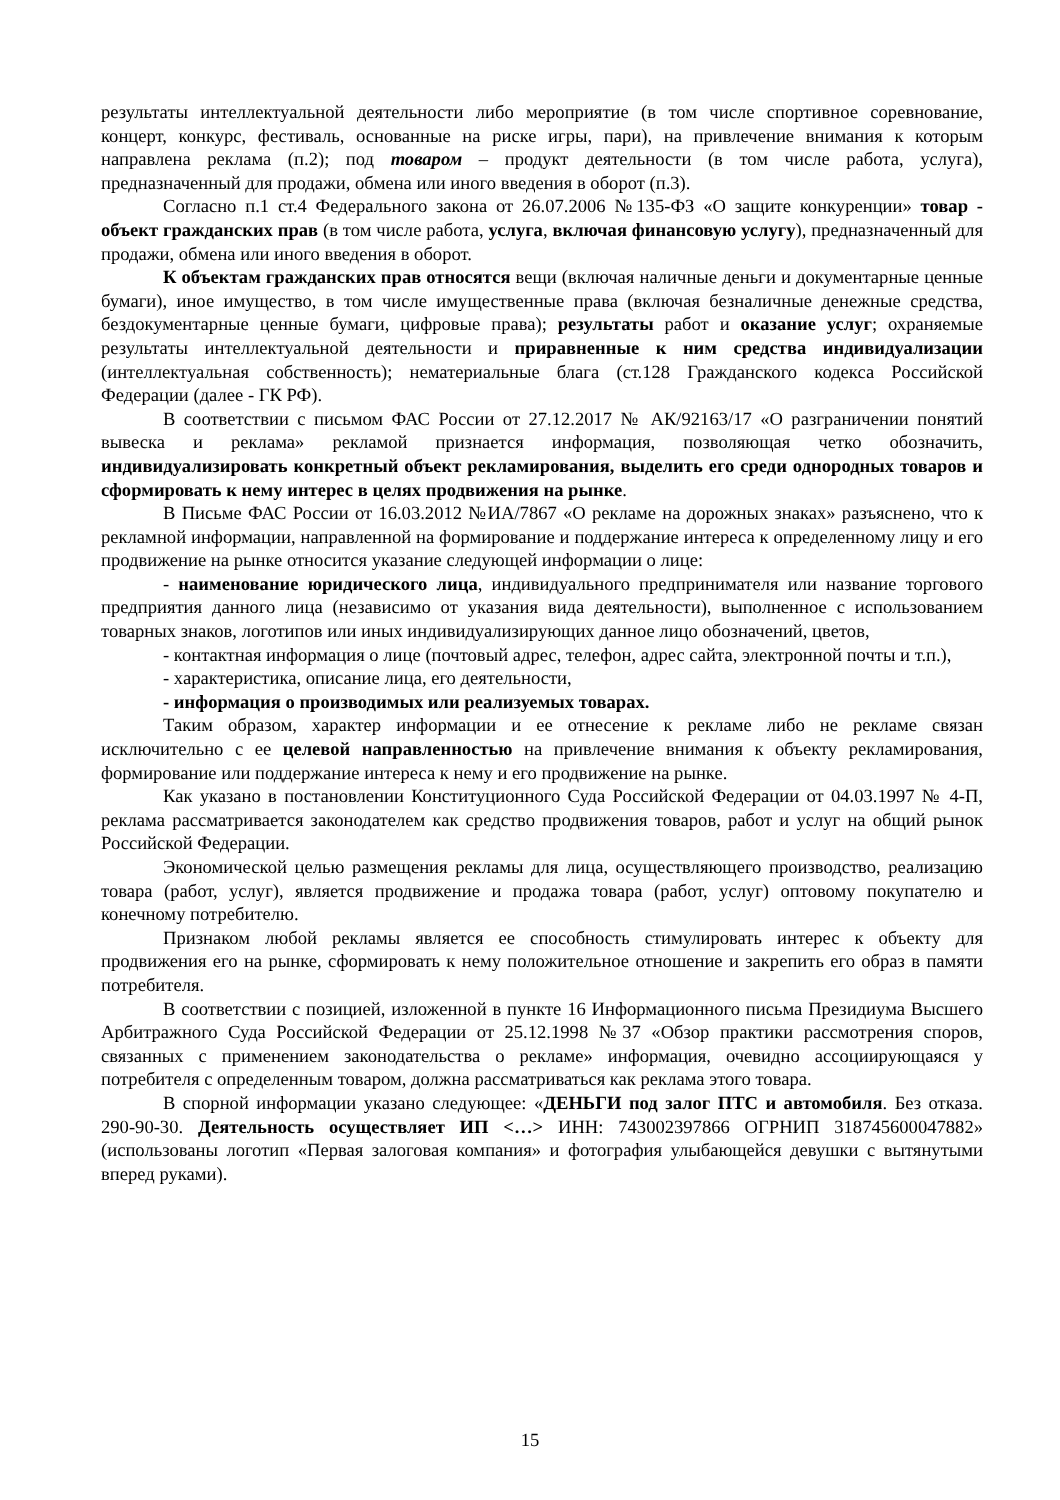результаты интеллектуальной деятельности либо мероприятие (в том числе спортивное соревнование, концерт, конкурс, фестиваль, основанные на риске игры, пари), на привлечение внимания к которым направлена реклама (п.2); под товаром – продукт деятельности (в том числе работа, услуга), предназначенный для продажи, обмена или иного введения в оборот (п.3).
Согласно п.1 ст.4 Федерального закона от 26.07.2006 №135-ФЗ «О защите конкуренции» товар - объект гражданских прав (в том числе работа, услуга, включая финансовую услугу), предназначенный для продажи, обмена или иного введения в оборот.
К объектам гражданских прав относятся вещи (включая наличные деньги и документарные ценные бумаги), иное имущество, в том числе имущественные права (включая безналичные денежные средства, бездокументарные ценные бумаги, цифровые права); результаты работ и оказание услуг; охраняемые результаты интеллектуальной деятельности и приравненные к ним средства индивидуализации (интеллектуальная собственность); нематериальные блага (ст.128 Гражданского кодекса Российской Федерации (далее - ГК РФ).
В соответствии с письмом ФАС России от 27.12.2017 № АК/92163/17 «О разграничении понятий вывеска и реклама» рекламой признается информация, позволяющая четко обозначить, индивидуализировать конкретный объект рекламирования, выделить его среди однородных товаров и сформировать к нему интерес в целях продвижения на рынке.
В Письме ФАС России от 16.03.2012 №ИА/7867 «О рекламе на дорожных знаках» разъяснено, что к рекламной информации, направленной на формирование и поддержание интереса к определенному лицу и его продвижение на рынке относится указание следующей информации о лице:
- наименование юридического лица, индивидуального предпринимателя или название торгового предприятия данного лица (независимо от указания вида деятельности), выполненное с использованием товарных знаков, логотипов или иных индивидуализирующих данное лицо обозначений, цветов,
- контактная информация о лице (почтовый адрес, телефон, адрес сайта, электронной почты и т.п.),
- характеристика, описание лица, его деятельности,
- информация о производимых или реализуемых товарах.
Таким образом, характер информации и ее отнесение к рекламе либо не рекламе связан исключительно с ее целевой направленностью на привлечение внимания к объекту рекламирования, формирование или поддержание интереса к нему и его продвижение на рынке.
Как указано в постановлении Конституционного Суда Российской Федерации от 04.03.1997 № 4-П, реклама рассматривается законодателем как средство продвижения товаров, работ и услуг на общий рынок Российской Федерации.
Экономической целью размещения рекламы для лица, осуществляющего производство, реализацию товара (работ, услуг), является продвижение и продажа товара (работ, услуг) оптовому покупателю и конечному потребителю.
Признаком любой рекламы является ее способность стимулировать интерес к объекту для продвижения его на рынке, сформировать к нему положительное отношение и закрепить его образ в памяти потребителя.
В соответствии с позицией, изложенной в пункте 16 Информационного письма Президиума Высшего Арбитражного Суда Российской Федерации от 25.12.1998 №37 «Обзор практики рассмотрения споров, связанных с применением законодательства о рекламе» информация, очевидно ассоциирующаяся у потребителя с определенным товаром, должна рассматриваться как реклама этого товара.
В спорной информации указано следующее: «ДЕНЬГИ под залог ПТС и автомобиля. Без отказа. 290-90-30. Деятельность осуществляет ИП <…> ИНН: 743002397866 ОГРНИП 318745600047882» (использованы логотип «Первая залоговая компания» и фотография улыбающейся девушки с вытянутыми вперед руками).
15